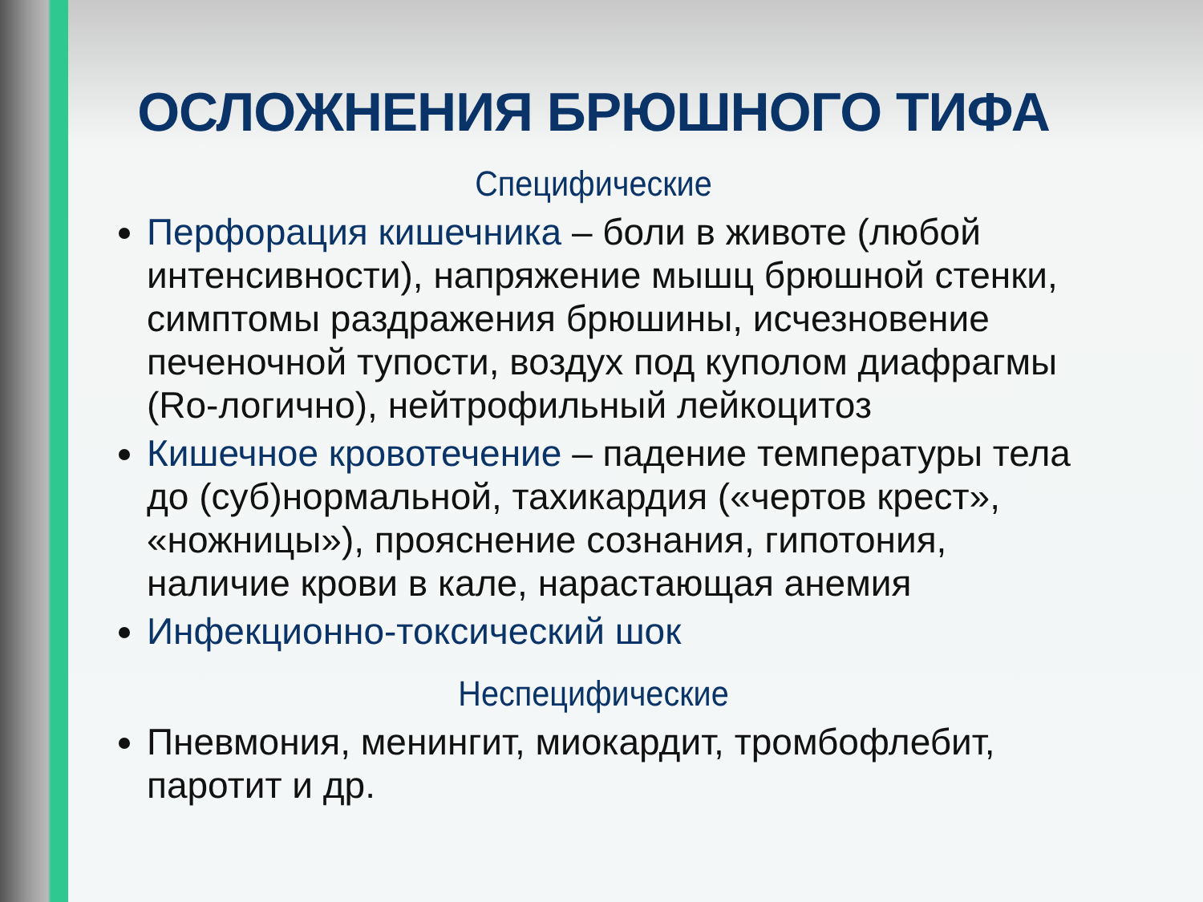ОСЛОЖНЕНИЯ БРЮШНОГО ТИФА
Специфические
Перфорация кишечника – боли в животе (любой интенсивности), напряжение мышц брюшной стенки, симптомы раздражения брюшины, исчезновение печеночной тупости, воздух под куполом диафрагмы (Ro-логично), нейтрофильный лейкоцитоз
Кишечное кровотечение – падение температуры тела до (суб)нормальной, тахикардия («чертов крест», «ножницы»), прояснение сознания, гипотония, наличие крови в кале, нарастающая анемия
Инфекционно-токсический шок
Неспецифические
Пневмония, менингит, миокардит, тромбофлебит, паротит и др.